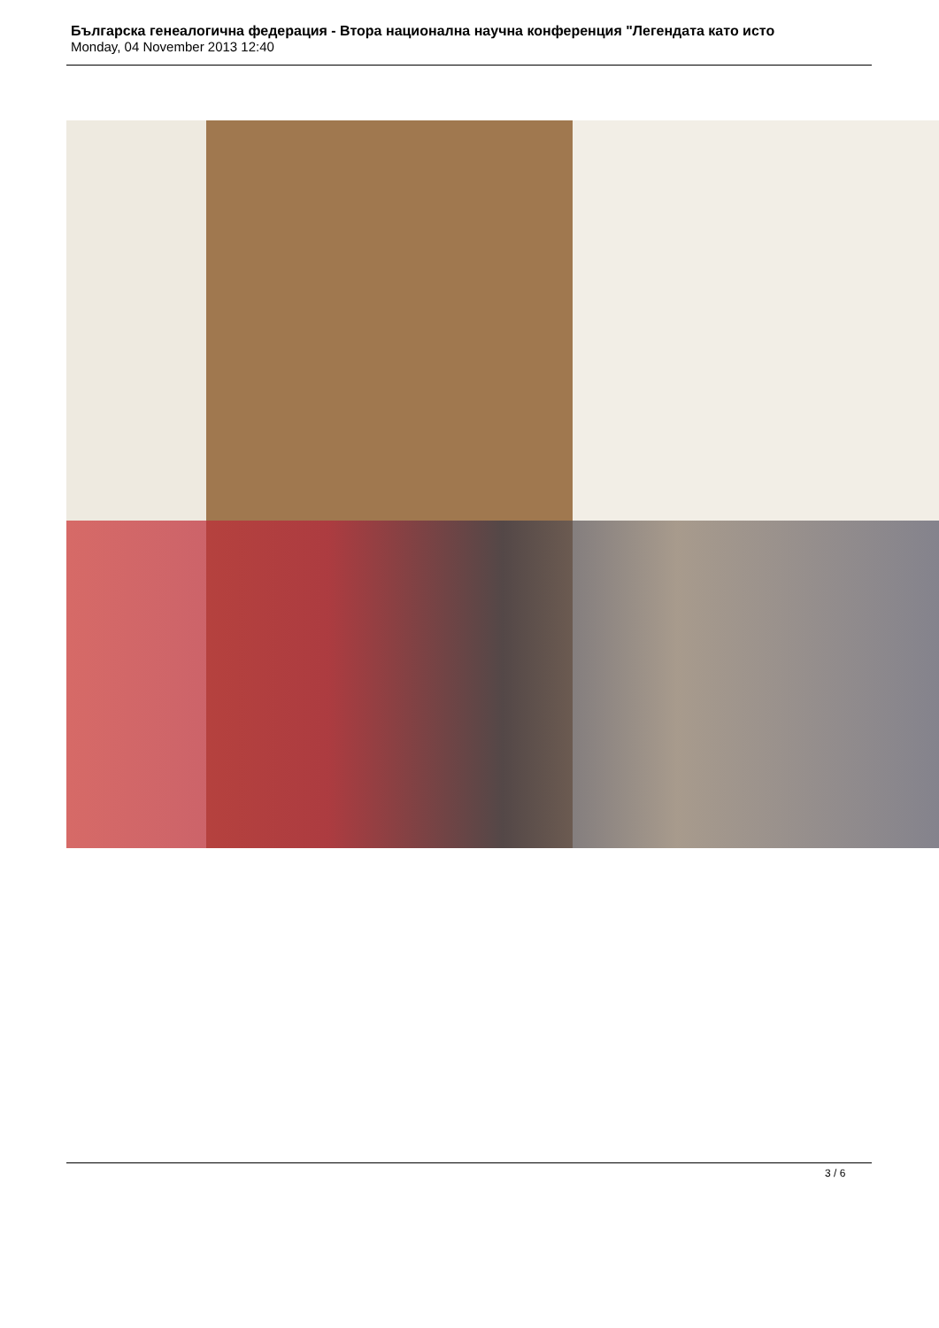Българска генеалогична федерация - Втора национална научна конференция "Легендата като исто
Monday, 04 November 2013 12:40
3 / 6